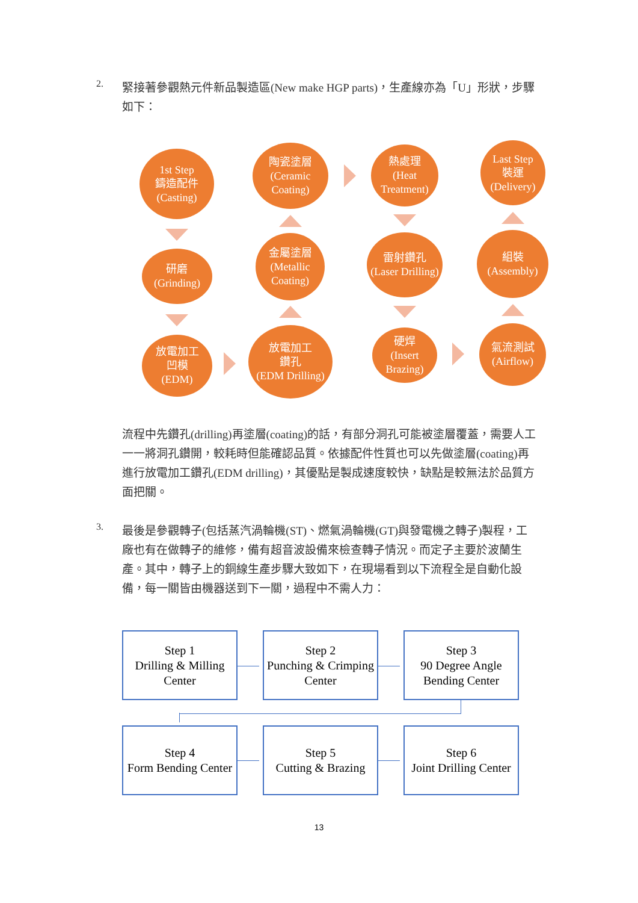2.
緊接著參觀熱元件新品製造區(New make HGP parts)，生產線亦為「U」形狀，步驟如下：
1st Step
鑄造配件
(Casting)
研磨
(Grinding)
放電加工
凹模
(EDM)
陶瓷塗層
(Ceramic Coating)
金屬塗層
(Metallic Coating)
放電加工
鑽孔
(EDM Drilling)
熱處理
(Heat Treatment)
雷射鑽孔
(Laser Drilling)
硬焊
(Insert Brazing)
Last Step
裝運
(Delivery)
組裝
(Assembly)
氣流測試
(Airflow)
流程中先鑽孔(drilling)再塗層(coating)的話，有部分洞孔可能被塗層覆蓋，需要人工一一將洞孔鑽開，較耗時但能確認品質。依據配件性質也可以先做塗層(coating)再進行放電加工鑽孔(EDM drilling)，其優點是製成速度較快，缺點是較無法於品質方面把關。
3.
最後是參觀轉子(包括蒸汽渦輪機(ST)、燃氣渦輪機(GT)與發電機之轉子)製程，工廠也有在做轉子的維修，備有超音波設備來檢查轉子情況。而定子主要於波蘭生產。其中，轉子上的銅線生產步驟大致如下，在現場看到以下流程全是自動化設備，每一關皆由機器送到下一關，過程中不需人力：
Step 1
Drilling & Milling Center
Step 2
Punching & Crimping Center
Step 3
90 Degree Angle Bending Center
Step 4
Form Bending Center
Step 5
Cutting & Brazing
Step 6
Joint Drilling Center
13